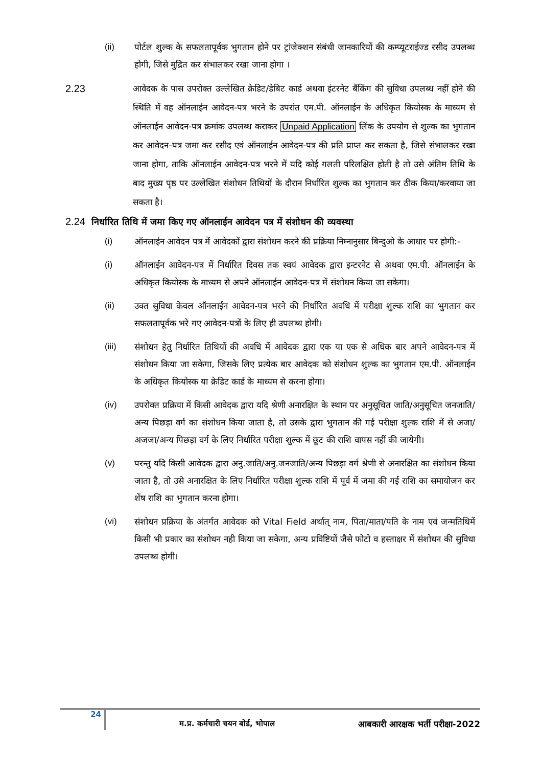(ii) पोर्टल शुल्क के सफलतापूर्वक भुगतान होने पर ट्रांजेक्शन संबंधी जानकारियों की कम्प्यूटराईज्ड रसीद उपलब्ध होगी, जिसे मुद्रित कर संभालकर रखा जाना होगा ।
2.23 आवेदक के पास उपरोक्त उल्लेखित क्रेडिट/डेबिट कार्ड अथवा इंटरनेट बैंकिंग की सुविधा उपलब्ध नहीं होने की स्थिति में वह ऑनलाईन आवेदन-पत्र भरने के उपरांत एम.पी. ऑनलाईन के अधिकृत कियोस्क के माध्यम से ऑनलाईन आवेदन-पत्र क्रमांक उपलब्ध कराकर Unpaid Application लिंक के उपयोग से शुल्क का भुगतान कर आवेदन-पत्र जमा कर रसीद एवं ऑनलाईन आवेदन-पत्र की प्रति प्राप्त कर सकता है, जिसे संभालकर रखा जाना होगा, ताकि ऑनलाईन आवेदन-पत्र भरने में यदि कोई गलती परिलक्षित होती है तो उसे अंतिम तिथि के बाद मुख्य पृष्ठ पर उल्लेखित संशोधन तिथियों के दौरान निर्धारित शुल्क का भुगतान कर ठीक किया/करवाया जा सकता है।
2.24 निर्धारित तिथि में जमा किए गए ऑनलाईन आवेदन पत्र में संशोधन की व्यवस्था
(i) ऑनलाईन आवेदन पत्र में आवेदकों द्वारा संशोधन करने की प्रक्रिया निम्नानुसार बिन्दुओ के आधार पर होगी:-
(i) ऑनलाईन आवेदन-पत्र में निर्धारित दिवस तक स्वयं आवेदक द्वारा इन्टरनेट से अथवा एम.पी. ऑनलाईन के अधिकृत कियोस्क के माध्यम से अपने ऑनलाईन आवेदन-पत्र में संशोधन किया जा सकेगा।
(ii) उक्त सुविधा केवल ऑनलाईन आवेदन-पत्र भरने की निर्धारित अवधि में परीक्षा शुल्क राशि का भुगतान कर सफलतापूर्वक भरे गए आवेदन-पत्रों के लिए ही उपलब्ध होगी।
(iii) संशोधन हेतु निर्धारित तिथियों की अवधि में आवेदक द्वारा एक या एक से अधिक बार अपने आवेदन-पत्र में संशोधन किया जा सकेगा, जिसके लिए प्रत्येक बार आवेदक को संशोधन शुल्क का भुगतान एम.पी. ऑनलाईन के अधिकृत कियोस्क या क्रेडिट कार्ड के माध्यम से करना होगा।
(iv) उपरोक्त प्रक्रिया में किसी आवेदक द्वारा यदि श्रेणी अनारक्षित के स्थान पर अनुसूचित जाति/अनुसूचित जनजाति/अन्य पिछड़ा वर्ग का संशोधन किया जाता है, तो उसके द्वारा भुगतान की गई परीक्षा शुल्क राशि में से अजा/अजजा/अन्य पिछड़ा वर्ग के लिए निर्धारित परीक्षा शुल्क में छूट की राशि वापस नहीं की जायेगी।
(v) परन्तु यदि किसी आवेदक द्वारा अनु.जाति/अनु.जनजाति/अन्य पिछड़ा वर्ग श्रेणी से अनारक्षित का संशोधन किया जाता है, तो उसे अनारक्षित के लिए निर्धारित परीक्षा शुल्क राशि में पूर्व में जमा की गई राशि का समायोजन कर शेंष राशि का भुगतान करना होगा।
(vi) संशोधन प्रक्रिया के अंतर्गत आवेदक को Vital Field अर्थात् नाम, पिता/माता/पति के नाम एवं जन्मतिथिमें किसी भी प्रकार का संशोधन नही किया जा सकेगा, अन्य प्रविष्टियों जैसे फोटो व हस्ताक्षर में संशोधन की सुविधा उपलब्ध होगी।
24 म.प्र. कर्मचारी चयन बोर्ड, भोपाल आबकारी आरक्षक भर्ती परीक्षा-2022